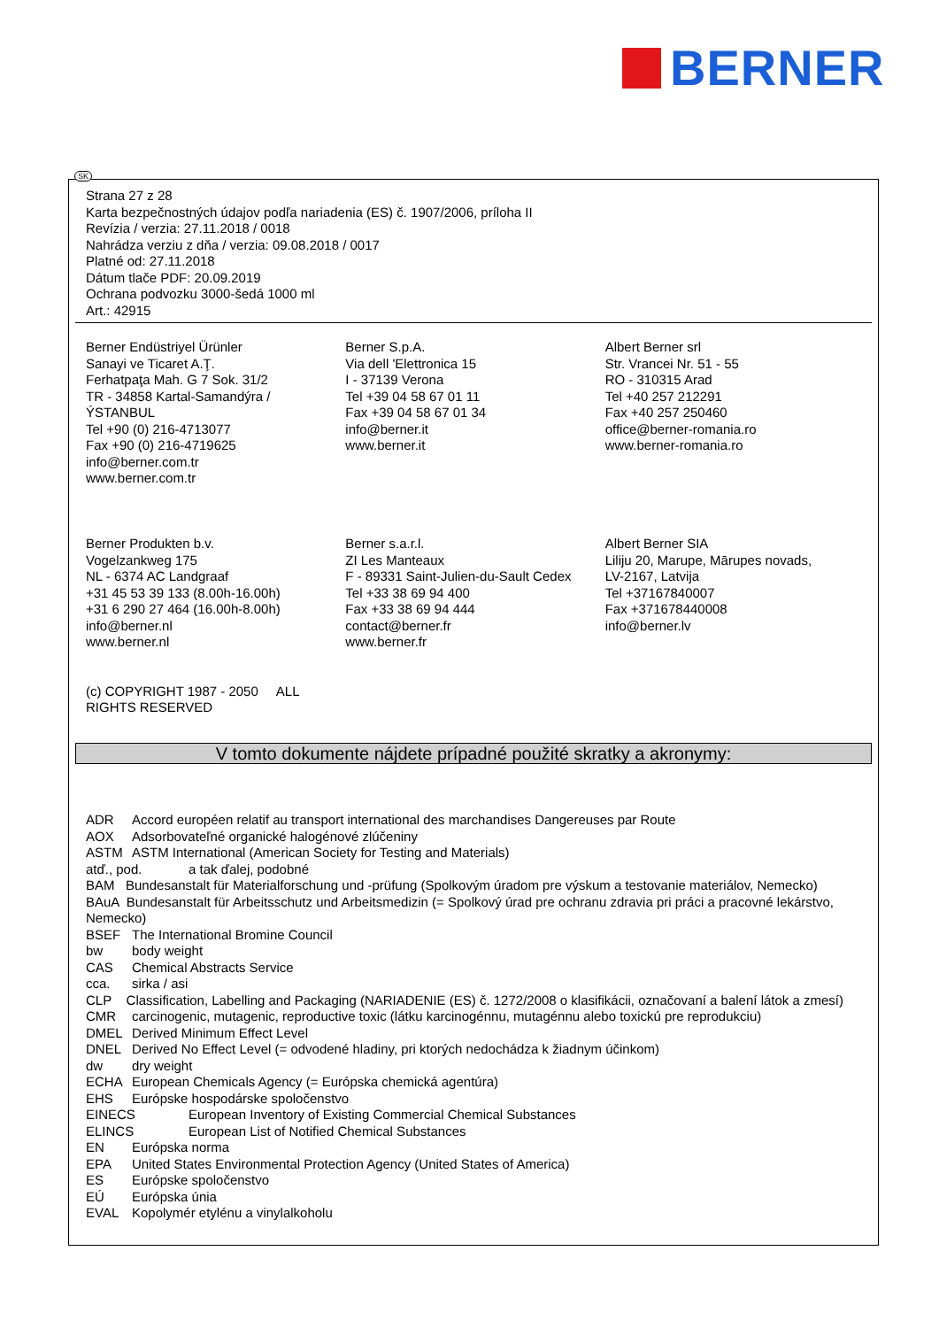BERNER
SK
Strana 27 z 28
Karta bezpečnostných údajov podľa nariadenia (ES) č. 1907/2006, príloha II
Revízia / verzia: 27.11.2018 / 0018
Nahrádza verziu z dňa / verzia: 09.08.2018 / 0017
Platné od: 27.11.2018
Dátum tlače PDF: 20.09.2019
Ochrana podvozku 3000-šedá 1000 ml
Art.: 42915
Berner Endüstriyel Ürünler
Sanayi ve Ticaret A.Ţ.
Ferhatpaţa Mah. G 7 Sok. 31/2
TR - 34858 Kartal-Samandýra /
ÝSTANBUL
Tel +90 (0) 216-4713077
Fax +90 (0) 216-4719625
info@berner.com.tr
www.berner.com.tr
Berner S.p.A.
Via dell 'Elettronica 15
I - 37139 Verona
Tel +39 04 58 67 01 11
Fax +39 04 58 67 01 34
info@berner.it
www.berner.it
Albert Berner srl
Str. Vrancei Nr. 51 - 55
RO - 310315 Arad
Tel +40 257 212291
Fax +40 257 250460
office@berner-romania.ro
www.berner-romania.ro
Berner Produkten b.v.
Vogelzankweg 175
NL - 6374 AC Landgraaf
+31 45 53 39 133 (8.00h-16.00h)
+31 6 290 27 464 (16.00h-8.00h)
info@berner.nl
www.berner.nl
Berner s.a.r.l.
ZI Les Manteaux
F - 89331 Saint-Julien-du-Sault Cedex
Tel +33 38 69 94 400
Fax +33 38 69 94 444
contact@berner.fr
www.berner.fr
Albert Berner SIA
Liliju 20, Marupe, Mārupes novads,
LV-2167, Latvija
Tel +37167840007
Fax +371678440008
info@berner.lv
(c) COPYRIGHT 1987 - 2050 ALL
RIGHTS RESERVED
V tomto dokumente nájdete prípadné použité skratky a akronymy:
ADR Accord européen relatif au transport international des marchandises Dangereuses par Route
AOX Adsorbovateľné organické halogénové zlúčeniny
ASTM ASTM International (American Society for Testing and Materials)
atď., pod. a tak ďalej, podobné
BAM Bundesanstalt für Materialforschung und -prüfung (Spolkovým úradom pre výskum a testovanie materiálov, Nemecko)
BAuA Bundesanstalt für Arbeitsschutz und Arbeitsmedizin (= Spolkový úrad pre ochranu zdravia pri práci a pracovné lekárstvo, Nemecko)
BSEF The International Bromine Council
bw body weight
CAS Chemical Abstracts Service
cca. sirka / asi
CLP Classification, Labelling and Packaging (NARIADENIE (ES) č. 1272/2008 o klasifikácii, označovaní a balení látok a zmesí)
CMR carcinogenic, mutagenic, reproductive toxic (látku karcinogénnu, mutagénnu alebo toxickú pre reprodukciu)
DMEL Derived Minimum Effect Level
DNEL Derived No Effect Level (= odvodené hladiny, pri ktorých nedochádza k žiadnym účinkom)
dw dry weight
ECHA European Chemicals Agency (= Európska chemická agentúra)
EHS Európske hospodárske spoločenstvo
EINECS European Inventory of Existing Commercial Chemical Substances
ELINCS European List of Notified Chemical Substances
EN Európska norma
EPA United States Environmental Protection Agency (United States of America)
ES Európske spoločenstvo
EÚ Európska únia
EVAL Kopolymér etylénu a vinylalkoholu